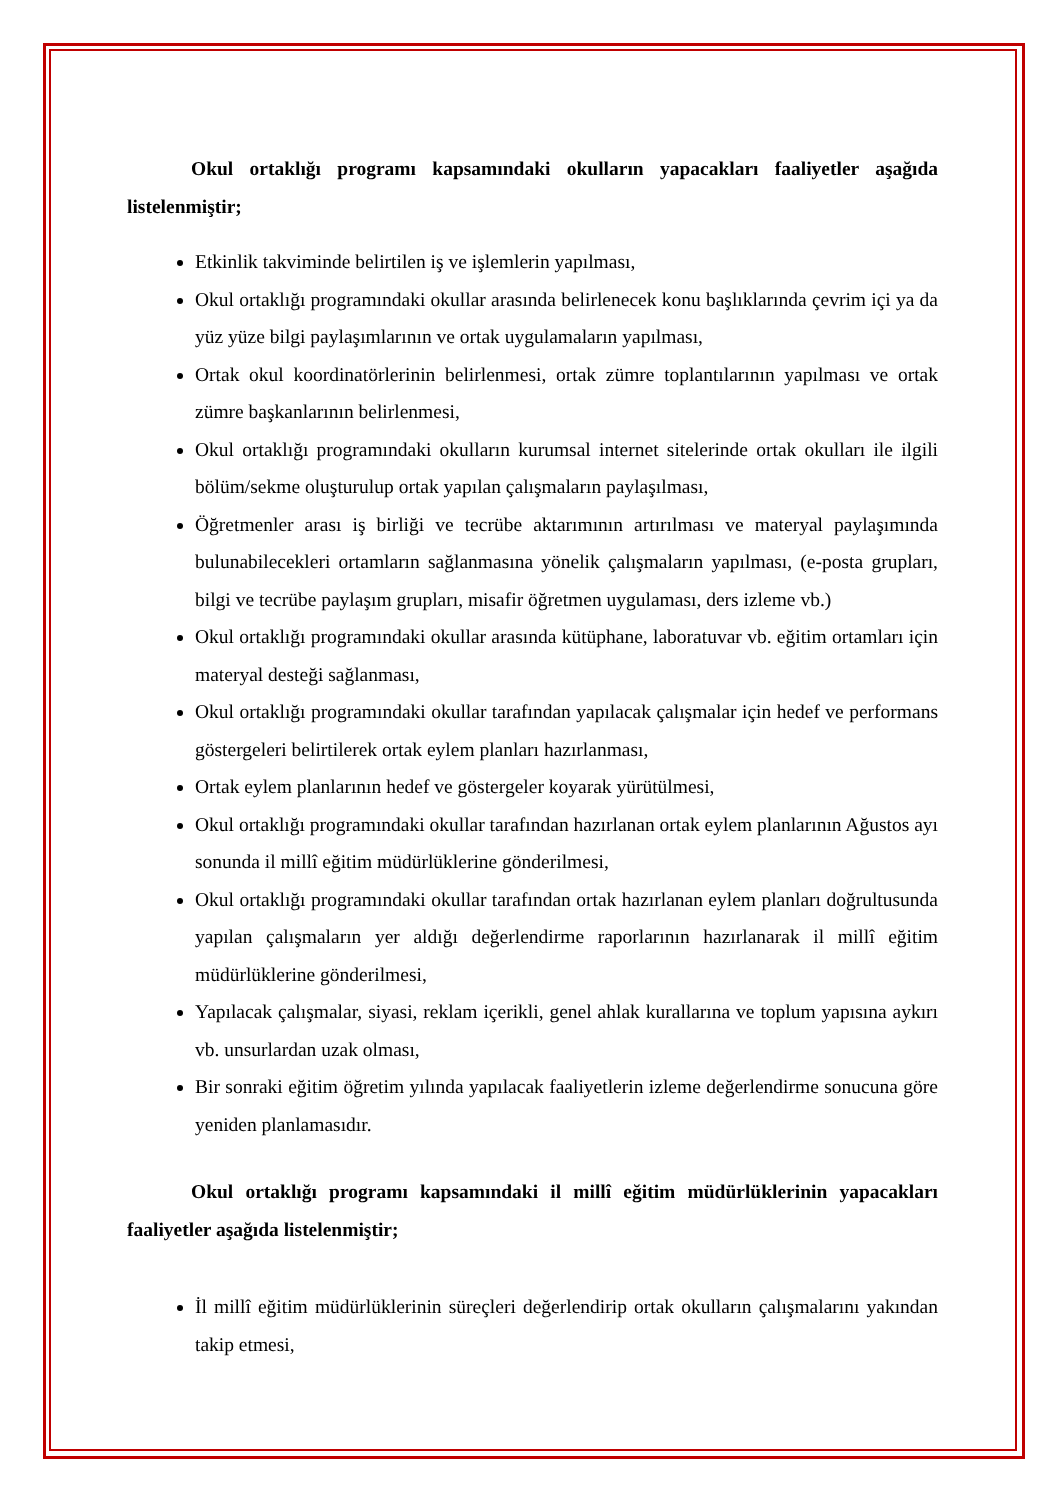Okul ortaklığı programı kapsamındaki okulların yapacakları faaliyetler aşağıda listelenmiştir;
Etkinlik takviminde belirtilen iş ve işlemlerin yapılması,
Okul ortaklığı programındaki okullar arasında belirlenecek konu başlıklarında çevrim içi ya da yüz yüze bilgi paylaşımlarının ve ortak uygulamaların yapılması,
Ortak okul koordinatörlerinin belirlenmesi, ortak zümre toplantılarının yapılması ve ortak zümre başkanlarının belirlenmesi,
Okul ortaklığı programındaki okulların kurumsal internet sitelerinde ortak okulları ile ilgili bölüm/sekme oluşturulup ortak yapılan çalışmaların paylaşılması,
Öğretmenler arası iş birliği ve tecrübe aktarımının artırılması ve materyal paylaşımında bulunabilecekleri ortamların sağlanmasına yönelik çalışmaların yapılması, (e-posta grupları, bilgi ve tecrübe paylaşım grupları, misafir öğretmen uygulaması, ders izleme vb.)
Okul ortaklığı programındaki okullar arasında kütüphane, laboratuvar vb. eğitim ortamları için materyal desteği sağlanması,
Okul ortaklığı programındaki okullar tarafından yapılacak çalışmalar için hedef ve performans göstergeleri belirtilerek ortak eylem planları hazırlanması,
Ortak eylem planlarının hedef ve göstergeler koyarak yürütülmesi,
Okul ortaklığı programındaki okullar tarafından hazırlanan ortak eylem planlarının Ağustos ayı sonunda il millî eğitim müdürlüklerine gönderilmesi,
Okul ortaklığı programındaki okullar tarafından ortak hazırlanan eylem planları doğrultusunda yapılan çalışmaların yer aldığı değerlendirme raporlarının hazırlanarak il millî eğitim müdürlüklerine gönderilmesi,
Yapılacak çalışmalar, siyasi, reklam içerikli, genel ahlak kurallarına ve toplum yapısına aykırı vb. unsurlardan uzak olması,
Bir sonraki eğitim öğretim yılında yapılacak faaliyetlerin izleme değerlendirme sonucuna göre yeniden planlamasıdır.
Okul ortaklığı programı kapsamındaki il millî eğitim müdürlüklerinin yapacakları faaliyetler aşağıda listelenmiştir;
İl millî eğitim müdürlüklerinin süreçleri değerlendirip ortak okulların çalışmalarını yakından takip etmesi,